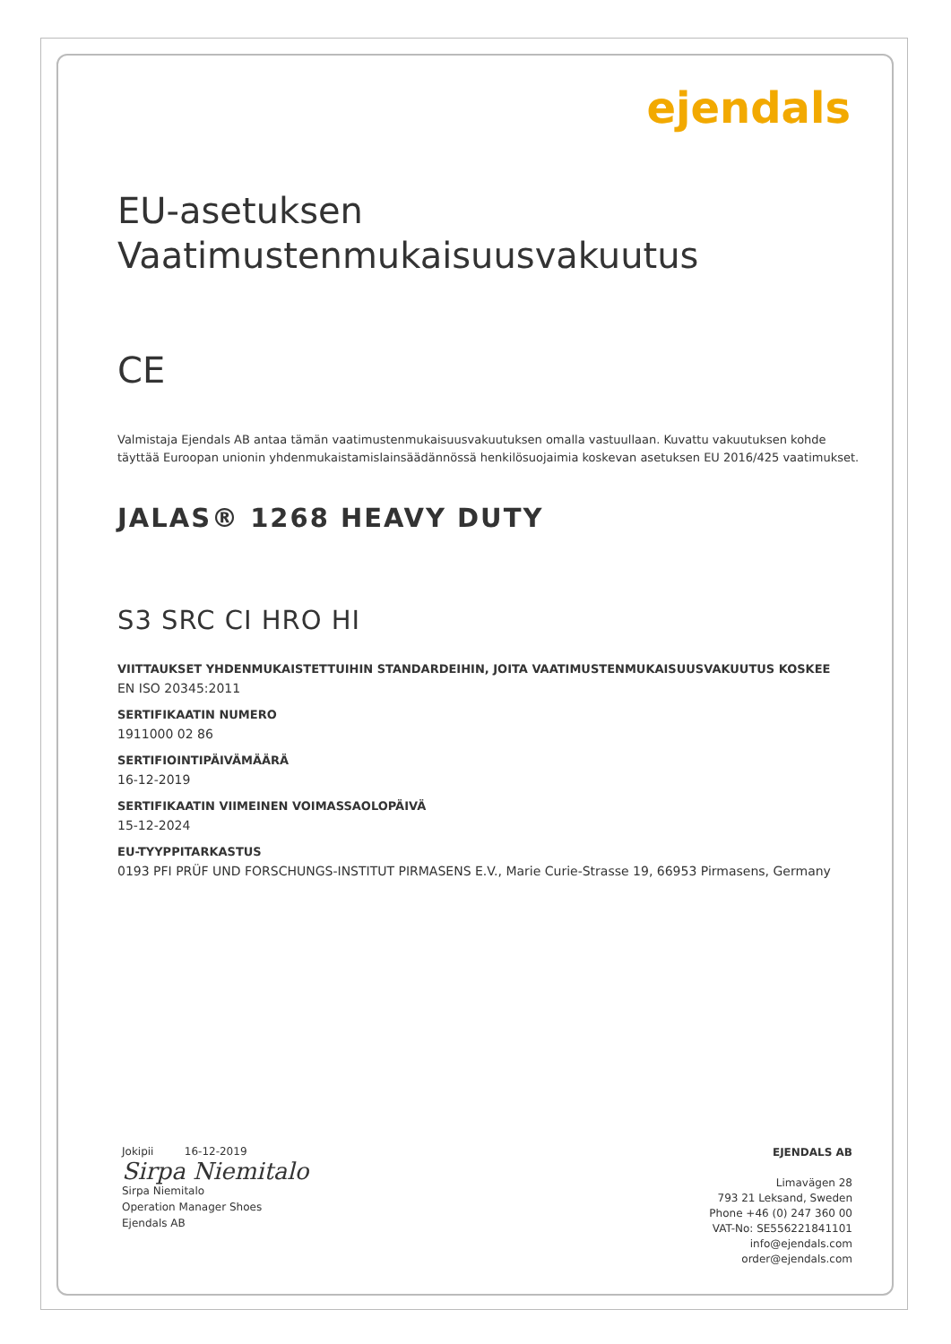ejendals
EU-asetuksen
Vaatimustenmukaisuusvakuutus
CE
Valmistaja Ejendals AB antaa tämän vaatimustenmukaisuusvakuutuksen omalla vastuullaan. Kuvattu vakuutuksen kohde täyttää Euroopan unionin yhdenmukaistamislainsäädännössä henkilösuojaimia koskevan asetuksen EU 2016/425 vaatimukset.
JALAS® 1268 HEAVY DUTY
S3 SRC CI HRO HI
VIITTAUKSET YHDENMUKAISTETTUIHIN STANDARDEIHIN, JOITA VAATIMUSTENMUKAISUUSVAKUUTUS KOSKEE
EN ISO 20345:2011
SERTIFIKAATIN NUMERO
1911000 02 86
SERTIFIOINTIPÄIVÄMÄÄRÄ
16-12-2019
SERTIFIKAATIN VIIMEINEN VOIMASSAOLOPÄIVÄ
15-12-2024
EU-TYYPPITARKASTUS
0193 PFI PRÜF UND FORSCHUNGS-INSTITUT PIRMASENS E.V., Marie Curie-Strasse 19, 66953 Pirmasens, Germany
Jokipii 16-12-2019
Sirpa Niemitalo
Sirpa Niemitalo
Operation Manager Shoes
Ejendals AB
EJENDALS AB
Limavägen 28
793 21 Leksand, Sweden
Phone +46 (0) 247 360 00
VAT-No: SE556221841101
info@ejendals.com
order@ejendals.com